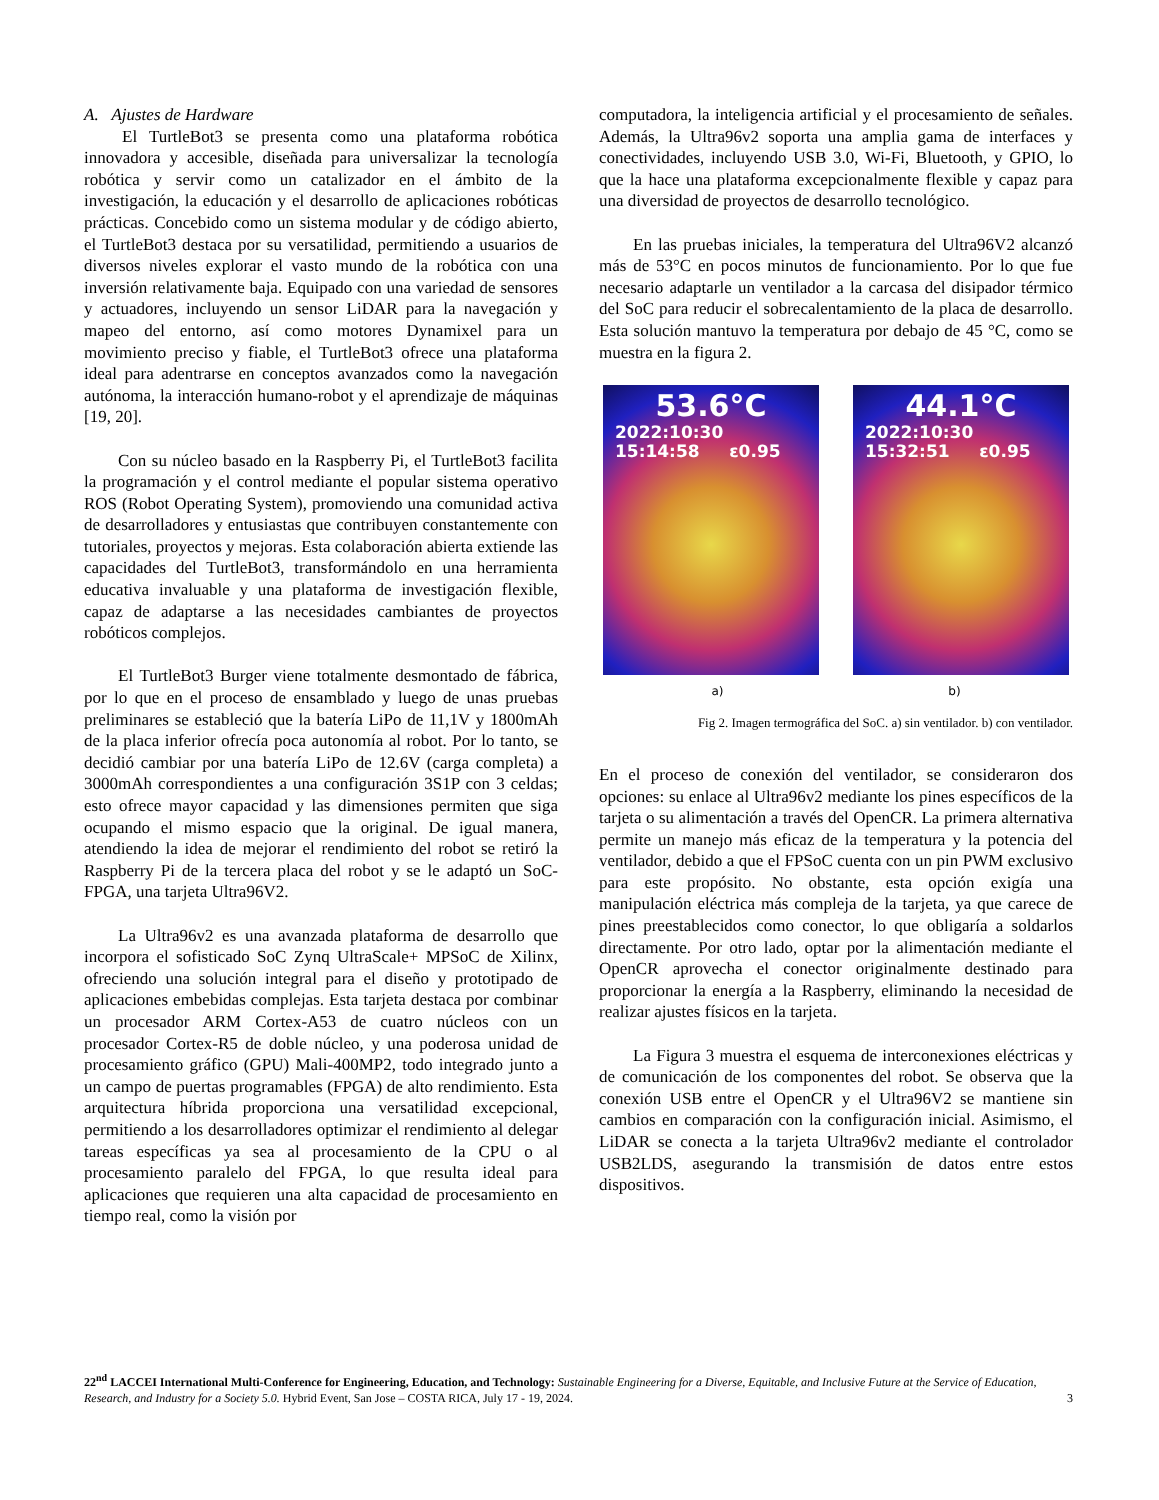A. Ajustes de Hardware
El TurtleBot3 se presenta como una plataforma robótica innovadora y accesible, diseñada para universalizar la tecnología robótica y servir como un catalizador en el ámbito de la investigación, la educación y el desarrollo de aplicaciones robóticas prácticas. Concebido como un sistema modular y de código abierto, el TurtleBot3 destaca por su versatilidad, permitiendo a usuarios de diversos niveles explorar el vasto mundo de la robótica con una inversión relativamente baja. Equipado con una variedad de sensores y actuadores, incluyendo un sensor LiDAR para la navegación y mapeo del entorno, así como motores Dynamixel para un movimiento preciso y fiable, el TurtleBot3 ofrece una plataforma ideal para adentrarse en conceptos avanzados como la navegación autónoma, la interacción humano-robot y el aprendizaje de máquinas [19, 20].
Con su núcleo basado en la Raspberry Pi, el TurtleBot3 facilita la programación y el control mediante el popular sistema operativo ROS (Robot Operating System), promoviendo una comunidad activa de desarrolladores y entusiastas que contribuyen constantemente con tutoriales, proyectos y mejoras. Esta colaboración abierta extiende las capacidades del TurtleBot3, transformándolo en una herramienta educativa invaluable y una plataforma de investigación flexible, capaz de adaptarse a las necesidades cambiantes de proyectos robóticos complejos.
El TurtleBot3 Burger viene totalmente desmontado de fábrica, por lo que en el proceso de ensamblado y luego de unas pruebas preliminares se estableció que la batería LiPo de 11,1V y 1800mAh de la placa inferior ofrecía poca autonomía al robot. Por lo tanto, se decidió cambiar por una batería LiPo de 12.6V (carga completa) a 3000mAh correspondientes a una configuración 3S1P con 3 celdas; esto ofrece mayor capacidad y las dimensiones permiten que siga ocupando el mismo espacio que la original. De igual manera, atendiendo la idea de mejorar el rendimiento del robot se retiró la Raspberry Pi de la tercera placa del robot y se le adaptó un SoC-FPGA, una tarjeta Ultra96V2.
La Ultra96v2 es una avanzada plataforma de desarrollo que incorpora el sofisticado SoC Zynq UltraScale+ MPSoC de Xilinx, ofreciendo una solución integral para el diseño y prototipado de aplicaciones embebidas complejas. Esta tarjeta destaca por combinar un procesador ARM Cortex-A53 de cuatro núcleos con un procesador Cortex-R5 de doble núcleo, y una poderosa unidad de procesamiento gráfico (GPU) Mali-400MP2, todo integrado junto a un campo de puertas programables (FPGA) de alto rendimiento. Esta arquitectura híbrida proporciona una versatilidad excepcional, permitiendo a los desarrolladores optimizar el rendimiento al delegar tareas específicas ya sea al procesamiento de la CPU o al procesamiento paralelo del FPGA, lo que resulta ideal para aplicaciones que requieren una alta capacidad de procesamiento en tiempo real, como la visión por
computadora, la inteligencia artificial y el procesamiento de señales. Además, la Ultra96v2 soporta una amplia gama de interfaces y conectividades, incluyendo USB 3.0, Wi-Fi, Bluetooth, y GPIO, lo que la hace una plataforma excepcionalmente flexible y capaz para una diversidad de proyectos de desarrollo tecnológico.
En las pruebas iniciales, la temperatura del Ultra96V2 alcanzó más de 53°C en pocos minutos de funcionamiento. Por lo que fue necesario adaptarle un ventilador a la carcasa del disipador térmico del SoC para reducir el sobrecalentamiento de la placa de desarrollo. Esta solución mantuvo la temperatura por debajo de 45 °C, como se muestra en la figura 2.
53.6°C
2022:10:30
15:14:58 ε0.95
44.1°C
2022:10:30
15:32:51 ε0.95
a) b)
Fig 2. Imagen termográfica del SoC. a) sin ventilador. b) con ventilador.
En el proceso de conexión del ventilador, se consideraron dos opciones: su enlace al Ultra96v2 mediante los pines específicos de la tarjeta o su alimentación a través del OpenCR. La primera alternativa permite un manejo más eficaz de la temperatura y la potencia del ventilador, debido a que el FPSoC cuenta con un pin PWM exclusivo para este propósito. No obstante, esta opción exigía una manipulación eléctrica más compleja de la tarjeta, ya que carece de pines preestablecidos como conector, lo que obligaría a soldarlos directamente. Por otro lado, optar por la alimentación mediante el OpenCR aprovecha el conector originalmente destinado para proporcionar la energía a la Raspberry, eliminando la necesidad de realizar ajustes físicos en la tarjeta.
La Figura 3 muestra el esquema de interconexiones eléctricas y de comunicación de los componentes del robot. Se observa que la conexión USB entre el OpenCR y el Ultra96V2 se mantiene sin cambios en comparación con la configuración inicial. Asimismo, el LiDAR se conecta a la tarjeta Ultra96v2 mediante el controlador USB2LDS, asegurando la transmisión de datos entre estos dispositivos.
22<sup>nd</sup> LACCEI International Multi-Conference for Engineering, Education, and Technology: Sustainable Engineering for a Diverse, Equitable, and Inclusive Future at the Service of Education, Research, and Industry for a Society 5.0. Hybrid Event, San Jose – COSTA RICA, July 17 - 19, 2024. 3